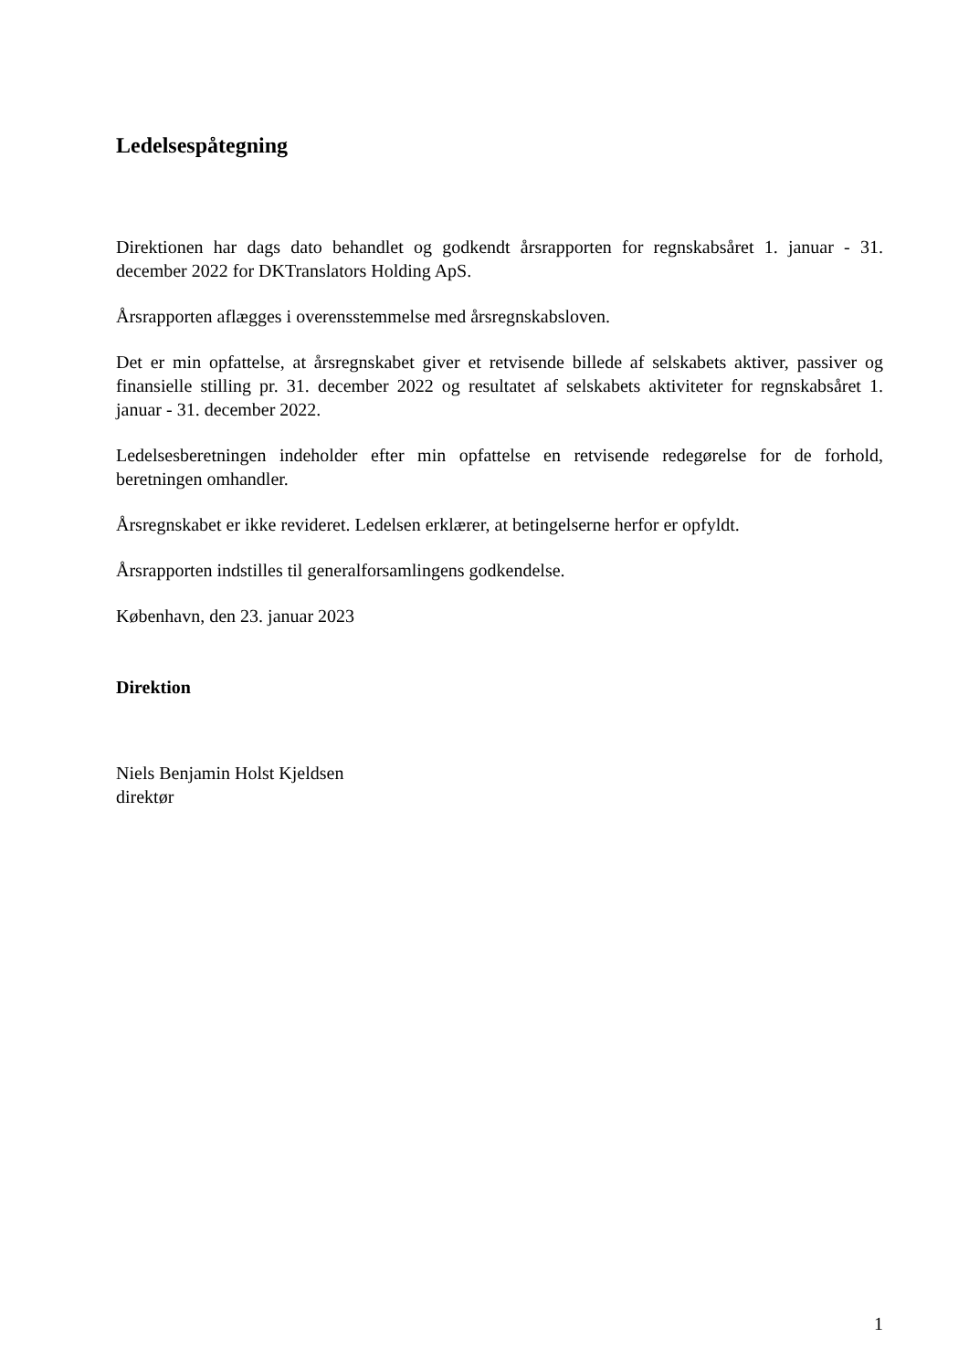Ledelsespåtegning
Direktionen har dags dato behandlet og godkendt årsrapporten for regnskabsåret 1. januar - 31. december 2022 for DKTranslators Holding ApS.
Årsrapporten aflægges i overensstemmelse med årsregnskabsloven.
Det er min opfattelse, at årsregnskabet giver et retvisende billede af selskabets aktiver, passiver og finansielle stilling pr. 31. december 2022 og resultatet af selskabets aktiviteter for regnskabsåret 1. januar - 31. december 2022.
Ledelsesberetningen indeholder efter min opfattelse en retvisende redegørelse for de forhold, beretningen omhandler.
Årsregnskabet er ikke revideret. Ledelsen erklærer, at betingelserne herfor er opfyldt.
Årsrapporten indstilles til generalforsamlingens godkendelse.
København, den 23. januar 2023
Direktion
Niels Benjamin Holst Kjeldsen
direktør
1